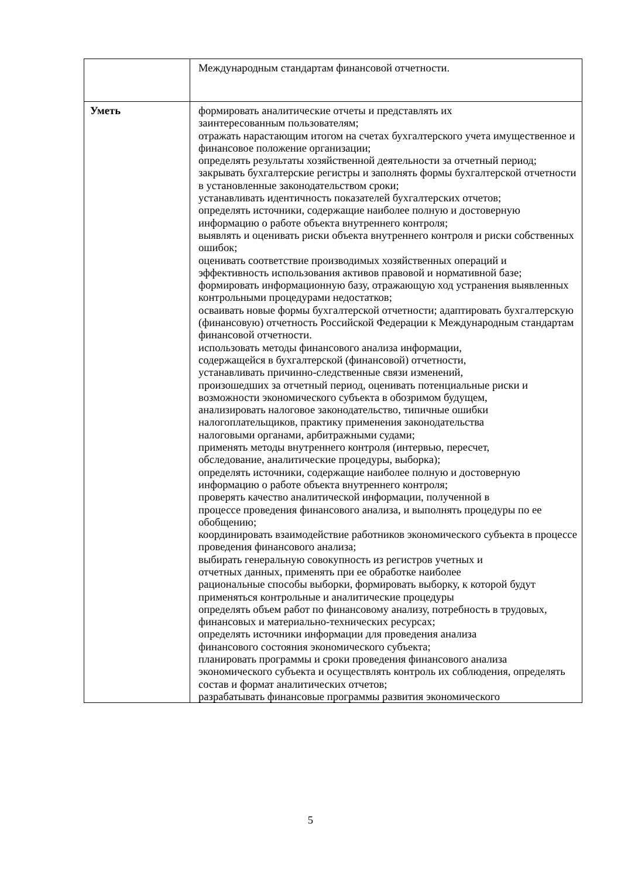| | Международным стандартам финансовой отчетности. |
| Уметь | формировать аналитические отчеты и представлять их заинтересованным пользователям; отражать нарастающим итогом на счетах бухгалтерского учета имущественное и финансовое положение организации; определять результаты хозяйственной деятельности за отчетный период; закрывать бухгалтерские регистры и заполнять формы бухгалтерской отчетности в установленные законодательством сроки; устанавливать идентичность показателей бухгалтерских отчетов; определять источники, содержащие наиболее полную и достоверную информацию о работе объекта внутреннего контроля; выявлять и оценивать риски объекта внутреннего контроля и риски собственных ошибок; оценивать соответствие производимых хозяйственных операций и эффективность использования активов правовой и нормативной базе; формировать информационную базу, отражающую ход устранения выявленных контрольными процедурами недостатков; осваивать новые формы бухгалтерской отчетности; адаптировать бухгалтерскую (финансовую) отчетность Российской Федерации к Международным стандартам финансовой отчетности. использовать методы финансового анализа информации, содержащейся в бухгалтерской (финансовой) отчетности, устанавливать причинно-следственные связи изменений, произошедших за отчетный период, оценивать потенциальные риски и возможности экономического субъекта в обозримом будущем, анализировать налоговое законодательство, типичные ошибки налогоплательщиков, практику применения законодательства налоговыми органами, арбитражными судами; применять методы внутреннего контроля (интервью, пересчет, обследование, аналитические процедуры, выборка); определять источники, содержащие наиболее полную и достоверную информацию о работе объекта внутреннего контроля; проверять качество аналитической информации, полученной в процессе проведения финансового анализа, и выполнять процедуры по ее обобщению; координировать взаимодействие работников экономического субъекта в процессе проведения финансового анализа; выбирать генеральную совокупность из регистров учетных и отчетных данных, применять при ее обработке наиболее рациональные способы выборки, формировать выборку, к которой будут применяться контрольные и аналитические процедуры определять объем работ по финансовому анализу, потребность в трудовых, финансовых и материально-технических ресурсах; определять источники информации для проведения анализа финансового состояния экономического субъекта; планировать программы и сроки проведения финансового анализа экономического субъекта и осуществлять контроль их соблюдения, определять состав и формат аналитических отчетов; разрабатывать финансовые программы развития экономического |
5